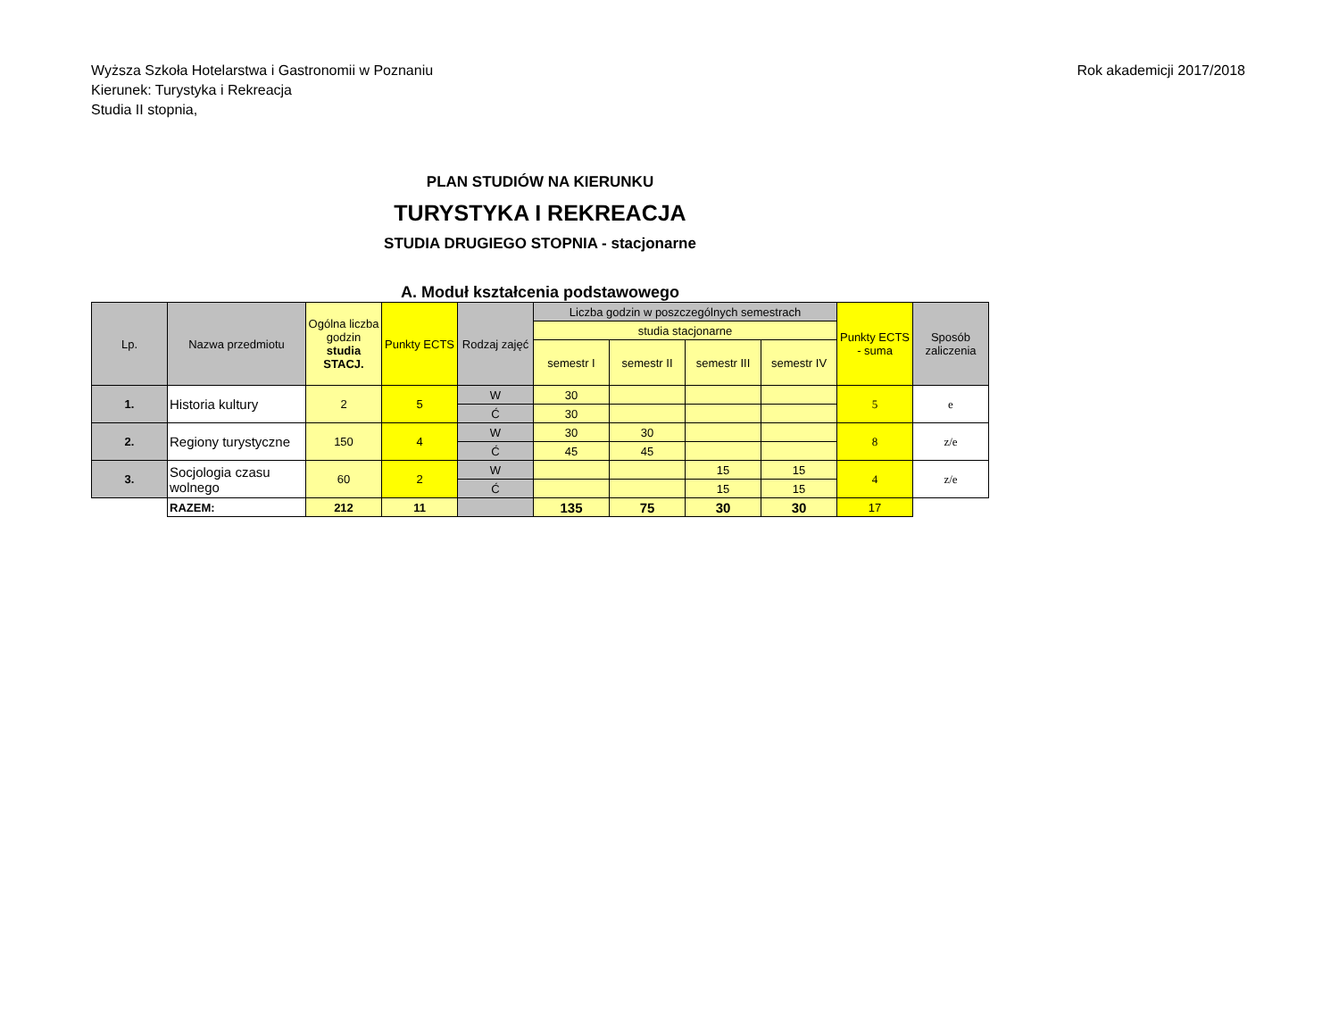Wyższa Szkoła Hotelarstwa i Gastronomii w Poznaniu
Kierunek: Turystyka i Rekreacja
Studia II stopnia,
Rok akademicji 2017/2018
PLAN STUDIÓW NA KIERUNKU
TURYSTYKA I REKREACJA
STUDIA DRUGIEGO STOPNIA - stacjonarne
A. Moduł kształcenia podstawowego
| Lp. | Nazwa przedmiotu | Ogólna liczba godzin studia STACJ. | Punkty ECTS | Rodzaj zajęć | Liczba godzin w poszczególnych semestrach | | | | Punkty ECTS - suma | Sposób zaliczenia |
| --- | --- | --- | --- | --- | --- | --- | --- | --- | --- | --- |
| | | | | | studia stacjonarne | | | | | |
| | | | | | semestr I | semestr II | semestr III | semestr IV | | |
| 1. | Historia kultury | 2 | 5 | W | 30 | | | | 5 | e |
| | | | | Ć | 30 | | | | | |
| 2. | Regiony turystyczne | 150 | 4 | W | 30 | 30 | | | 8 | z/e |
| | | | | Ć | 45 | 45 | | | | |
| 3. | Socjologia czasu wolnego | 60 | 2 | W | | | 15 | 15 | 4 | z/e |
| | | | | Ć | | | 15 | 15 | | |
| | RAZEM: | 212 | 11 | | 135 | 75 | 30 | 30 | 17 | |